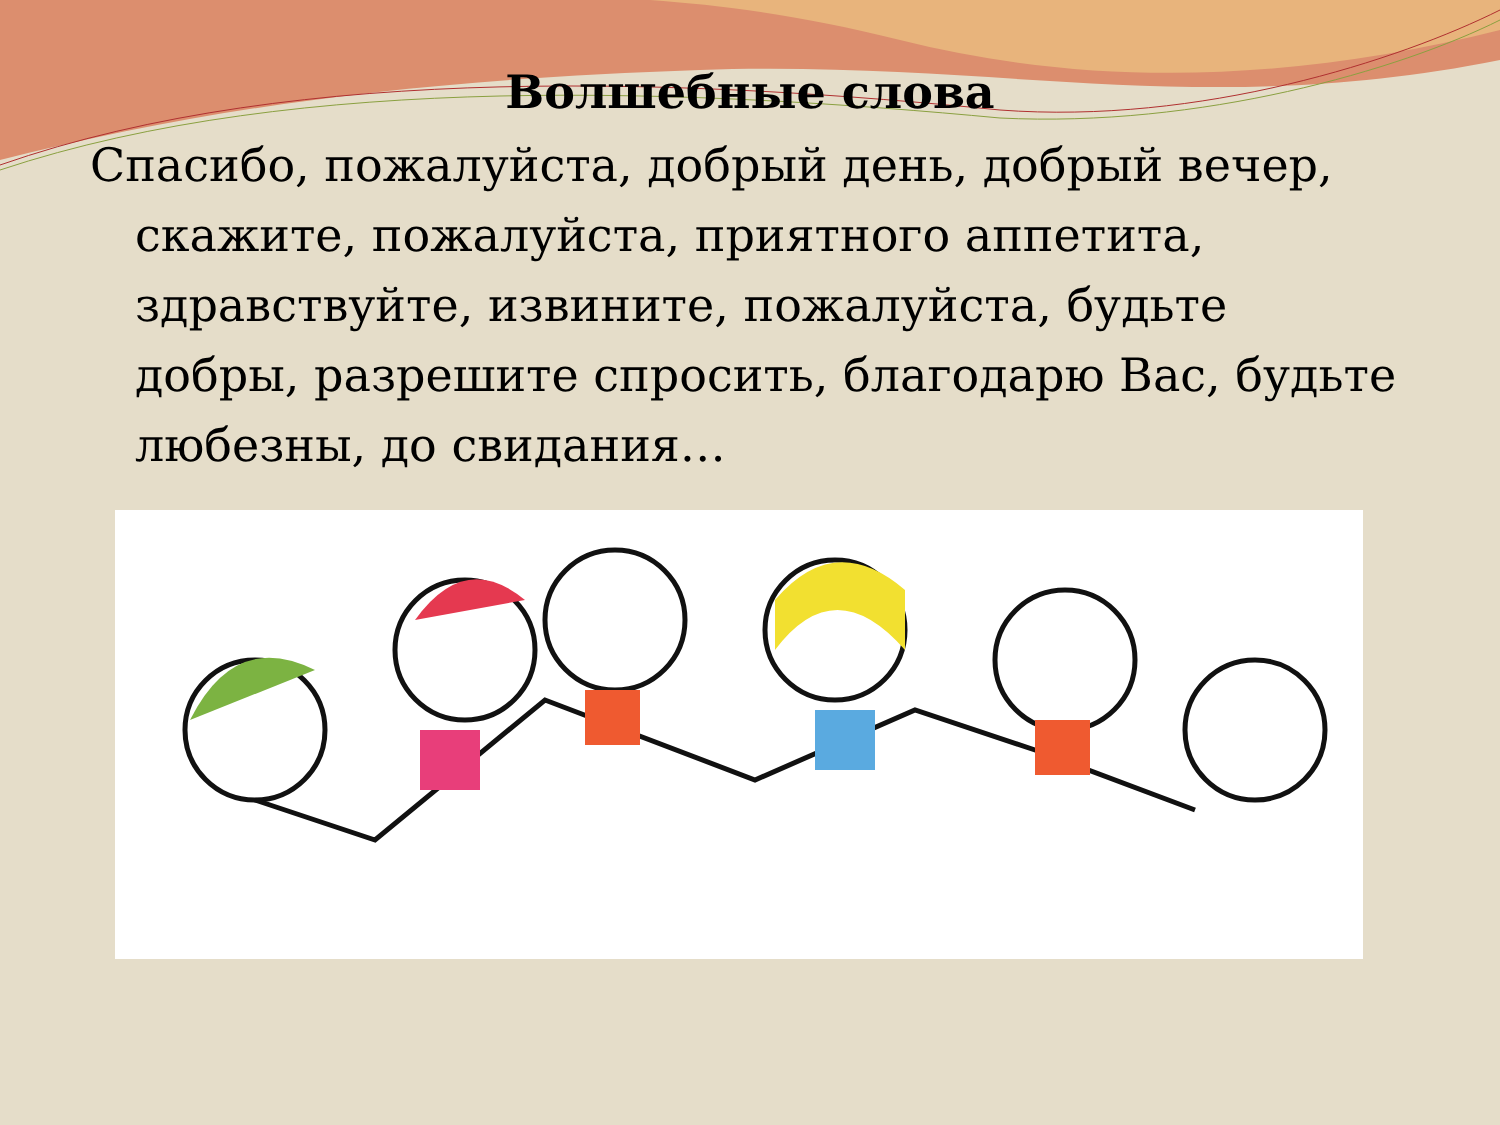Волшебные слова
Спасибо, пожалуйста, добрый день, добрый вечер, скажите, пожалуйста, приятного аппетита, здравствуйте, извините, пожалуйста, будьте добры, разрешите спросить, благодарю Вас, будьте любезны, до свидания…